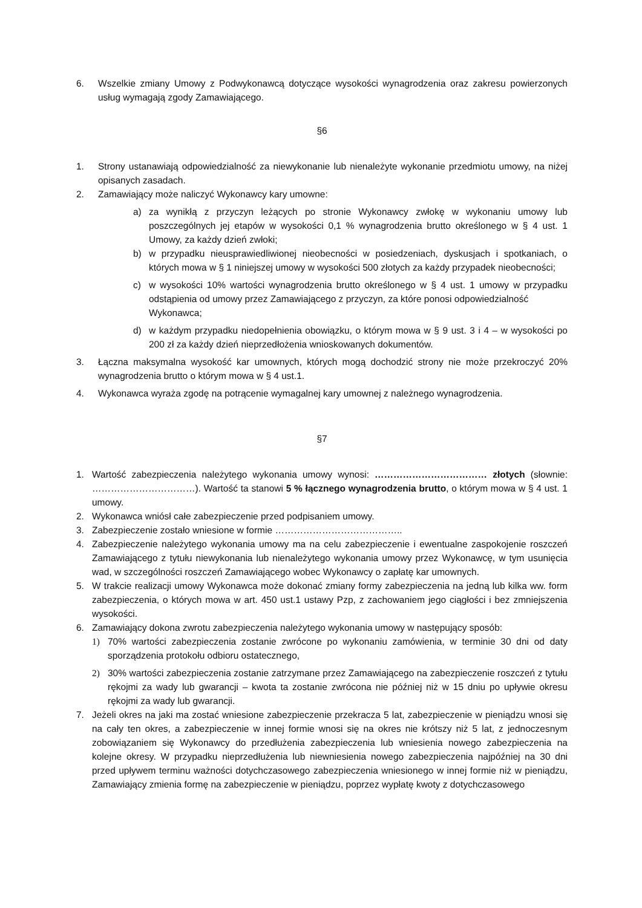6. Wszelkie zmiany Umowy z Podwykonawcą dotyczące wysokości wynagrodzenia oraz zakresu powierzonych usług wymagają zgody Zamawiającego.
§6
1. Strony ustanawiają odpowiedzialność za niewykonanie lub nienależyte wykonanie przedmiotu umowy, na niżej opisanych zasadach.
2. Zamawiający może naliczyć Wykonawcy kary umowne:
a) za wynikłą z przyczyn leżących po stronie Wykonawcy zwłokę w wykonaniu umowy lub poszczególnych jej etapów w wysokości 0,1 % wynagrodzenia brutto określonego w § 4 ust. 1 Umowy, za każdy dzień zwłoki;
b) w przypadku nieusprawiedliwionej nieobecności w posiedzeniach, dyskusjach i spotkaniach, o których mowa w § 1 niniejszej umowy w wysokości 500 złotych za każdy przypadek nieobecności;
c) w wysokości 10% wartości wynagrodzenia brutto określonego w § 4 ust. 1 umowy w przypadku odstąpienia od umowy przez Zamawiającego z przyczyn, za które ponosi odpowiedzialność
Wykonawca;
d) w każdym przypadku niedopełnienia obowiązku, o którym mowa w § 9 ust. 3 i 4 – w wysokości po 200 zł za każdy dzień nieprzedłożenia wnioskowanych dokumentów.
3. Łączna maksymalna wysokość kar umownych, których mogą dochodzić strony nie może przekroczyć 20% wynagrodzenia brutto o którym mowa w § 4 ust.1.
4. Wykonawca wyraża zgodę na potrącenie wymagalnej kary umownej z należnego wynagrodzenia.
§7
1. Wartość zabezpieczenia należytego wykonania umowy wynosi: ……………………………… złotych (słownie: ……………………………). Wartość ta stanowi 5 % łącznego wynagrodzenia brutto, o którym mowa w § 4 ust. 1 umowy.
2. Wykonawca wniósł całe zabezpieczenie przed podpisaniem umowy.
3. Zabezpieczenie zostało wniesione w formie …………………………………..
4. Zabezpieczenie należytego wykonania umowy ma na celu zabezpieczenie i ewentualne zaspokojenie roszczeń Zamawiającego z tytułu niewykonania lub nienależytego wykonania umowy przez Wykonawcę, w tym usunięcia wad, w szczególności roszczeń Zamawiającego wobec Wykonawcy o zapłatę kar umownych.
5. W trakcie realizacji umowy Wykonawca może dokonać zmiany formy zabezpieczenia na jedną lub kilka ww. form zabezpieczenia, o których mowa w art. 450 ust.1 ustawy Pzp, z zachowaniem jego ciągłości i bez zmniejszenia wysokości.
6. Zamawiający dokona zwrotu zabezpieczenia należytego wykonania umowy w następujący sposób:
1) 70% wartości zabezpieczenia zostanie zwrócone po wykonaniu zamówienia, w terminie 30 dni od daty sporządzenia protokołu odbioru ostatecznego,
2) 30% wartości zabezpieczenia zostanie zatrzymane przez Zamawiającego na zabezpieczenie roszczeń z tytułu rękojmi za wady lub gwarancji – kwota ta zostanie zwrócona nie później niż w 15 dniu po upływie okresu rękojmi za wady lub gwarancji.
7. Jeżeli okres na jaki ma zostać wniesione zabezpieczenie przekracza 5 lat, zabezpieczenie w pieniądzu wnosi się na cały ten okres, a zabezpieczenie w innej formie wnosi się na okres nie krótszy niż 5 lat, z jednoczesnym zobowiązaniem się Wykonawcy do przedłużenia zabezpieczenia lub wniesienia nowego zabezpieczenia na kolejne okresy. W przypadku nieprzedłużenia lub niewniesienia nowego zabezpieczenia najpóźniej na 30 dni przed upływem terminu ważności dotychczasowego zabezpieczenia wniesionego w innej formie niż w pieniądzu, Zamawiający zmienia formę na zabezpieczenie w pieniądzu, poprzez wypłatę kwoty z dotychczasowego